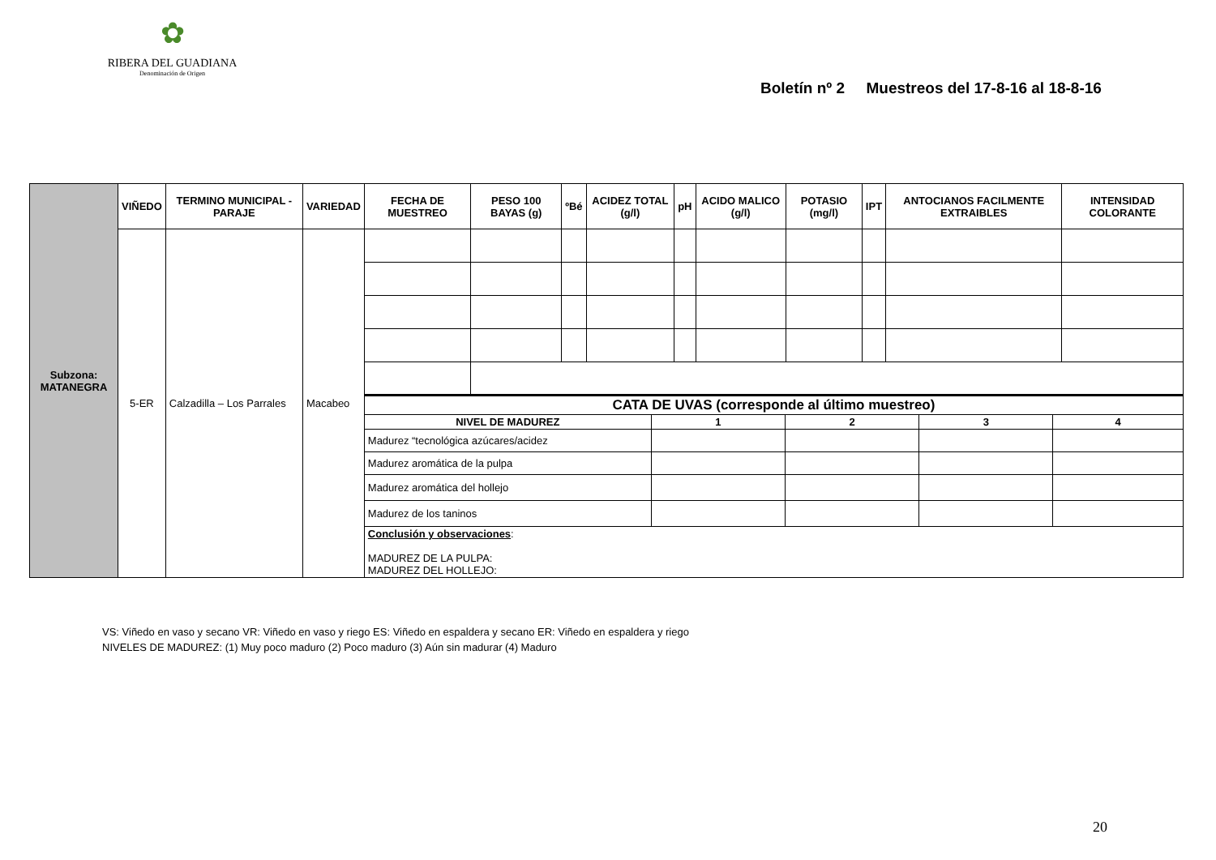✿
RIBERA DEL GUADIANA
Denominación de Origen
Boletín nº 2 Muestreos del 17-8-16 al 18-8-16
| Subzona: MATANEGRA | VIÑEDO | TERMINO MUNICIPAL - PARAJE | VARIEDAD | FECHA DE MUESTREO | PESO 100 BAYAS (g) | ºBé | ACIDEZ TOTAL (g/l) | pH | ACIDO MALICO (g/l) | POTASIO (mg/l) | IPT | ANTOCIANOS FACILMENTE EXTRAIBLES | INTENSIDAD COLORANTE |
| | 5-ER | Calzadilla – Los Parrales | Macabeo | | | | | | | | | | |
| | | | | / CATA DE UVAS (corresponde al último muestreo) / / / / / / --- / --- / --- / --- / --- / / NIVEL DE MADUREZ / 1 / 2 / 3 / 4 / / Madurez “tecnológica azúcares/acidez / / / / / / Madurez aromática de la pulpa / / / / / / Madurez aromática del hollejo / / / / / / Madurez de los taninos / / / / / / Conclusión y observaciones : MADUREZ DE LA PULPA: MADUREZ DEL HOLLEJO: / / / / / | | | | | | | | | |
VS: Viñedo en vaso y secano VR: Viñedo en vaso y riego ES: Viñedo en espaldera y secano ER: Viñedo en espaldera y riego
NIVELES DE MADUREZ: (1) Muy poco maduro (2) Poco maduro (3) Aún sin madurar (4) Maduro
20